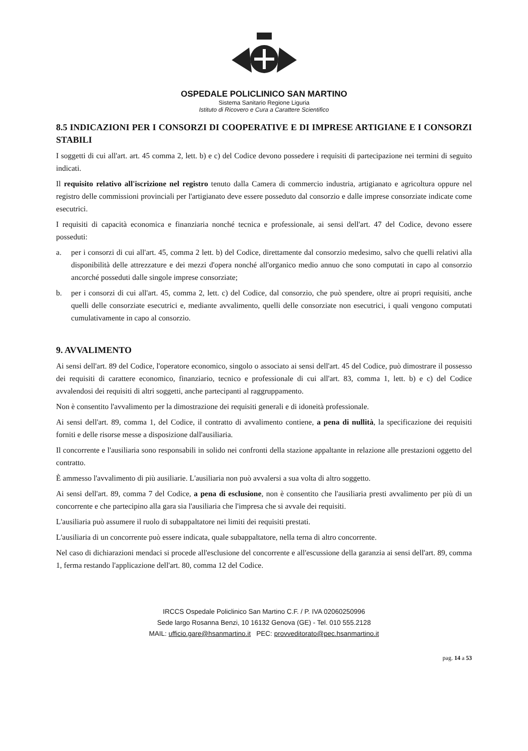OSPEDALE POLICLINICO SAN MARTINO
Sistema Sanitario Regione Liguria
Istituto di Ricovero e Cura a Carattere Scientifico
8.5 INDICAZIONI PER I CONSORZI DI COOPERATIVE E DI IMPRESE ARTIGIANE E I CONSORZI STABILI
I soggetti di cui all'art. art. 45 comma 2, lett. b) e c) del Codice devono possedere i requisiti di partecipazione nei termini di seguito indicati.
Il requisito relativo all'iscrizione nel registro tenuto dalla Camera di commercio industria, artigianato e agricoltura oppure nel registro delle commissioni provinciali per l'artigianato deve essere posseduto dal consorzio e dalle imprese consorziate indicate come esecutrici.
I requisiti di capacità economica e finanziaria nonché tecnica e professionale, ai sensi dell'art. 47 del Codice, devono essere posseduti:
a. per i consorzi di cui all'art. 45, comma 2 lett. b) del Codice, direttamente dal consorzio medesimo, salvo che quelli relativi alla disponibilità delle attrezzature e dei mezzi d'opera nonché all'organico medio annuo che sono computati in capo al consorzio ancorché posseduti dalle singole imprese consorziate;
b. per i consorzi di cui all'art. 45, comma 2, lett. c) del Codice, dal consorzio, che può spendere, oltre ai propri requisiti, anche quelli delle consorziate esecutrici e, mediante avvalimento, quelli delle consorziate non esecutrici, i quali vengono computati cumulativamente in capo al consorzio.
9. AVVALIMENTO
Ai sensi dell'art. 89 del Codice, l'operatore economico, singolo o associato ai sensi dell'art. 45 del Codice, può dimostrare il possesso dei requisiti di carattere economico, finanziario, tecnico e professionale di cui all'art. 83, comma 1, lett. b) e c) del Codice avvalendosi dei requisiti di altri soggetti, anche partecipanti al raggruppamento.
Non è consentito l'avvalimento per la dimostrazione dei requisiti generali e di idoneità professionale.
Ai sensi dell'art. 89, comma 1, del Codice, il contratto di avvalimento contiene, a pena di nullità, la specificazione dei requisiti forniti e delle risorse messe a disposizione dall'ausiliaria.
Il concorrente e l'ausiliaria sono responsabili in solido nei confronti della stazione appaltante in relazione alle prestazioni oggetto del contratto.
È ammesso l'avvalimento di più ausiliarie. L'ausiliaria non può avvalersi a sua volta di altro soggetto.
Ai sensi dell'art. 89, comma 7 del Codice, a pena di esclusione, non è consentito che l'ausiliaria presti avvalimento per più di un concorrente e che partecipino alla gara sia l'ausiliaria che l'impresa che si avvale dei requisiti.
L'ausiliaria può assumere il ruolo di subappaltatore nei limiti dei requisiti prestati.
L'ausiliaria di un concorrente può essere indicata, quale subappaltatore, nella terna di altro concorrente.
Nel caso di dichiarazioni mendaci si procede all'esclusione del concorrente e all'escussione della garanzia ai sensi dell'art. 89, comma 1, ferma restando l'applicazione dell'art. 80, comma 12 del Codice.
IRCCS Ospedale Policlinico San Martino C.F. / P. IVA 02060250996
Sede largo Rosanna Benzi, 10 16132 Genova (GE) - Tel. 010 555.2128
MAIL: ufficio.gare@hsanmartino.it PEC: provveditorato@pec.hsanmartino.it
pag. 14 a 53